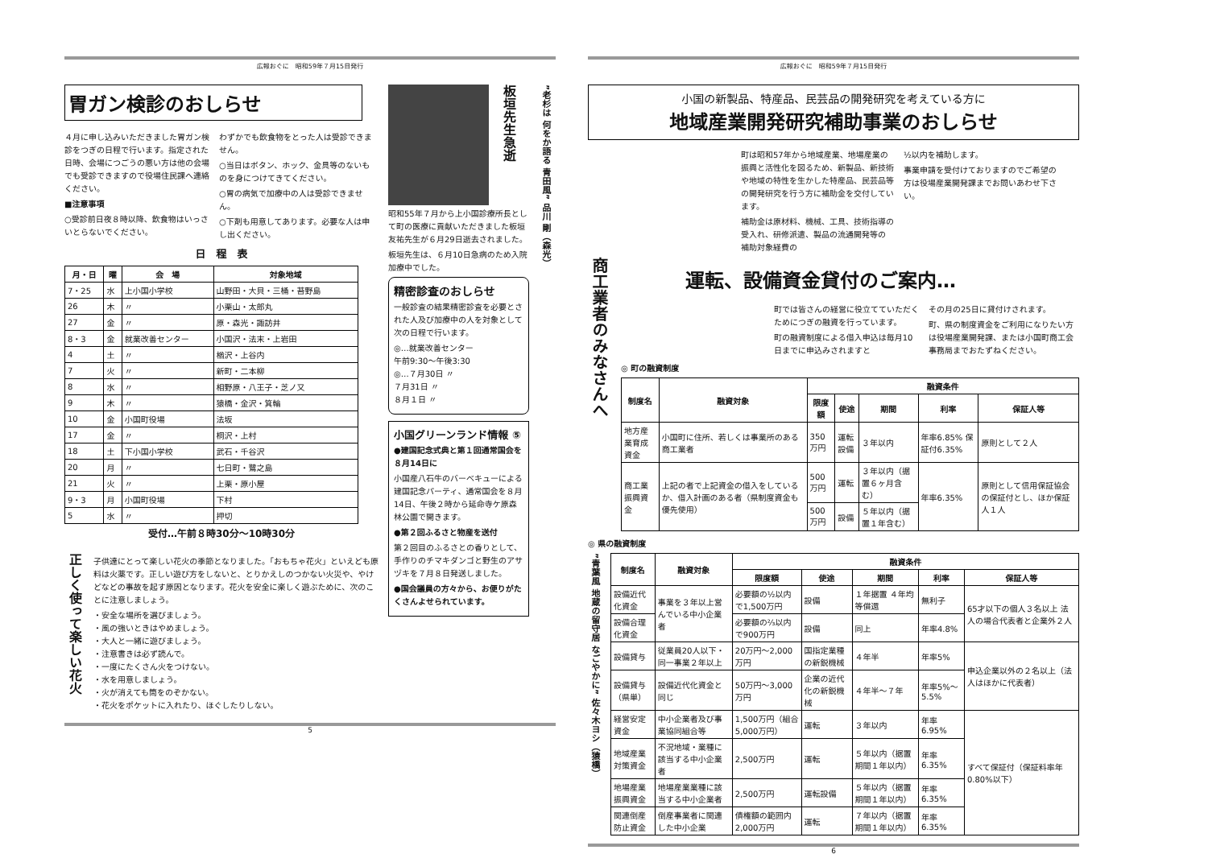広報おぐに　昭和59年７月15日発行
胃ガン検診のおしらせ
４月に申し込みいただきました胃ガン検診をつぎの日程で行います。指定された日時、会場につごうの悪い方は他の会場でも受診できますので役場住民課へ連絡ください。
■注意事項
○受診前日夜８時以降、飲食物はいっさいとらないでください。
わずかでも飲食物をとった人は受診できません。
○当日はボタン、ホック、金具等のないものを身につけてきてください。
○胃の病気で加療中の人は受診できません。
○下剤も用意してあります。必要な人は申し出ください。
日　程　表
| 月・日 | 曜 | 会 場 | 対象地域 |
| --- | --- | --- | --- |
| 7・25 | 水 | 上小国小学校 | 山野田・大貝・三桶・苔野島 |
| 26 | 木 | 〃 | 小栗山・太郎丸 |
| 27 | 金 | 〃 | 原・森光・諏訪井 |
| 8・3 | 金 | 就業改善センター | 小国沢・法末・上岩田 |
| 4 | 土 | 〃 | 楢沢・上谷内 |
| 7 | 火 | 〃 | 新町・二本柳 |
| 8 | 水 | 〃 | 相野原・八王子・芝ノ又 |
| 9 | 木 | 〃 | 猿橋・金沢・箕輪 |
| 10 | 金 | 小国町役場 | 法坂 |
| 17 | 金 | 〃 | 桐沢・上村 |
| 18 | 土 | 下小国小学校 | 武石・千谷沢 |
| 20 | 月 | 〃 | 七日町・鷺之島 |
| 21 | 火 | 〃 | 上栗・原小屋 |
| 9・3 | 月 | 小国町役場 | 下村 |
| 5 | 水 | 〃 | 押切 |
受付…午前８時30分～10時30分
正しく使って楽しい花火
子供達にとって楽しい花火の季節となりました。「おもちゃ花火」といえども原料は火薬です。正しい遊び方をしないと、とりかえしのつかない火災や、やけどなどの事故を起す原因となります。花火を安全に楽しく遊ぶために、次のことに注意しましょう。
・安全な場所を選びましょう。
・風の強いときはやめましょう。
・大人と一緒に遊びましょう。
・注意書きは必ず読んで。
・一度にたくさん火をつけない。
・水を用意しましょう。
・火が消えても筒をのぞかない。
・花火をポケットに入れたり、ほぐしたりしない。
板垣先生急逝
昭和55年７月から上小国診療所長として町の医療に貢献いただきました板垣友祐先生が６月29日逝去されました。
板垣先生は、６月10日急病のため入院加療中でした。
精密診査のおしらせ
一般診査の結果精密診査を必要とされた人及び加療中の人を対象として次の日程で行います。
◎…就業改善センター
午前9:30～午後3:30
◎…７月30日 〃
７月31日 〃
８月１日 〃
小国グリーンランド情報 ⑤
●建国記念式典と第１回通常国会を８月14日に
小国産八石牛のバーベキューによる建国記念パーティ、通常国会を８月14日、午後２時から延命寺ケ原森林公園で開きます。
●第２回ふるさと物産を送付
第２回目のふるさとの香りとして、手作りのチマキダンゴと野生のアサヅキを７月８日発送しました。
●国会議員の方々から、お便りがたくさんよせられています。
”老杉は 何をか語る 青田風” 品川 剛（森光）
5
広報おぐに　昭和59年７月15日発行
小国の新製品、特産品、民芸品の開発研究を考えている方に
地域産業開発研究補助事業のおしらせ
町は昭和57年から地域産業、地場産業の振興と活性化を図るため、新製品、新技術や地域の特性を生かした特産品、民芸品等の開発研究を行う方に補助金を交付しています。
補助金は原材料、機械、工具、技術指導の受入れ、研修派遣、製品の流通開発等の補助対象経費の
½以内を補助します。
事業申請を受付けておりますのでご希望の方は役場産業開発課までお問いあわせ下さい。
商工業者のみなさんへ
運転、設備資金貸付のご案内…
町では皆さんの経営に役立てていただくためにつぎの融資を行っています。
町の融資制度による借入申込は毎月10日までに申込みされますと
その月の25日に貸付けされます。
町、県の制度資金をご利用になりたい方は役場産業開発課、または小国町商工会事務局までおたずねください。
◎ 町の融資制度
| 制度名 | 融資対象 | 融資条件 | | | | |
| --- | --- | --- | --- | --- | --- | --- |
| | | 限度額 | 使途 | 期間 | 利率 | 保証人等 |
| 地方産業育成資金 | 小国町に住所、若しくは事業所のある商工業者 | 350万円 | 運転設備 | ３年以内 | 年率6.85% 保証付6.35% | 原則として２人 |
| 商工業振興資金 | 上記の者で上記資金の借入をしているか、借入計画のある者（県制度資金も優先使用） | 500万円 | 運転 | ３年以内（据置６ヶ月含む） | 年率6.35% | 原則として信用保証協会の保証付とし、ほか保証人１人 |
| | | 500万円 | 設備 | ５年以内（据置１年含む） | | |
◎ 県の融資制度
”青葉風 地蔵の留守居 なごやかに” 佐々木ヨシ（猿橋）
| 制度名 | 融資対象 | 融資条件 | | | | |
| --- | --- | --- | --- | --- | --- | --- |
| | | 限度額 | 使途 | 期間 | 利率 | 保証人等 |
| 設備近代化資金 | 事業を３年以上営んでいる中小企業者 | 必要額の½以内で1,500万円 | 設備 | １年据置 ４年均等償還 | 無利子 | 65才以下の個人３名以上 法人の場合代表者と企業外２人 |
| 設備合理化資金 | | 必要額の⅔以内で900万円 | 設備 | 同上 | 年率4.8% | |
| 設備貸与 | 従業員20人以下・同一事業２年以上 | 20万円～2,000万円 | 国指定業種の新鋭機械 | ４年半 | 年率5% | 申込企業以外の２名以上（法人はほかに代表者） |
| 設備貸与（県単） | 設備近代化資金と同じ | 50万円～3,000万円 | 企業の近代化の新鋭機械 | ４年半～７年 | 年率5%～5.5% | |
| 経営安定資金 | 中小企業者及び事業協同組合等 | 1,500万円（組合5,000万円） | 運転 | ３年以内 | 年率6.95% | すべて保証付（保証料率年0.80%以下） |
| 地域産業対策資金 | 不況地域・業種に該当する中小企業者 | 2,500万円 | 運転 | ５年以内（据置期間１年以内） | 年率6.35% | |
| 地場産業振興資金 | 地場産業業種に該当する中小企業者 | 2,500万円 | 運転設備 | ５年以内（据置期間１年以内） | 年率6.35% | |
| 関連倒産防止資金 | 倒産事業者に関連した中小企業 | 債権額の範囲内2,000万円 | 運転 | ７年以内（据置期間１年以内） | 年率6.35% | |
6